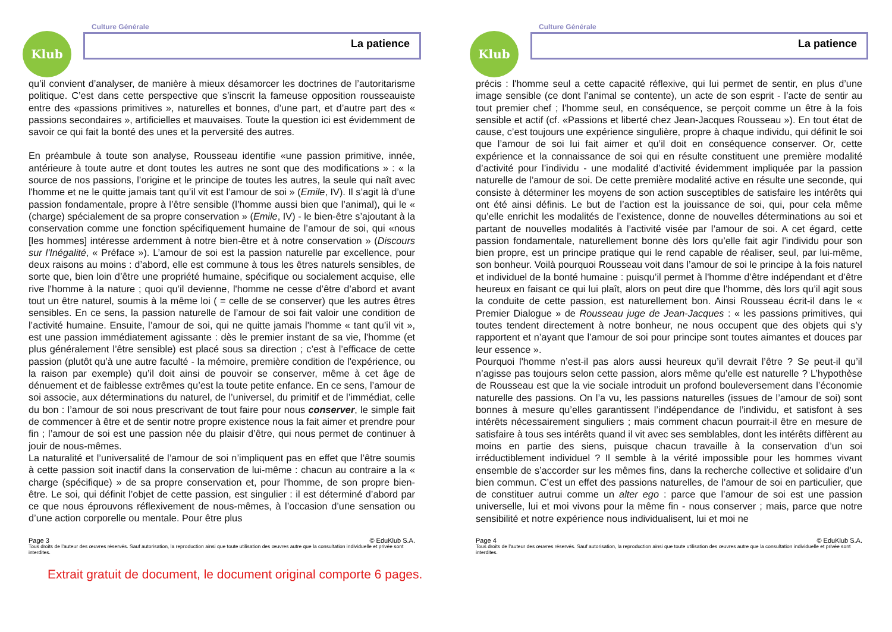Klub
Culture Générale
La patience
qu’il convient d’analyser, de manière à mieux désamorcer les doctrines de l’autoritarisme politique. C’est dans cette perspective que s’inscrit la fameuse opposition rousseauiste entre des «passions primitives », naturelles et bonnes, d’une part, et d’autre part des « passions secondaires », artificielles et mauvaises. Toute la question ici est évidemment de savoir ce qui fait la bonté des unes et la perversité des autres.
En préambule à toute son analyse, Rousseau identifie «une passion primitive, innée, antérieure à toute autre et dont toutes les autres ne sont que des modifications » : « la source de nos passions, l’origine et le principe de toutes les autres, la seule qui naît avec l'homme et ne le quitte jamais tant qu’il vit est l’amour de soi » (Emile, IV). Il s’agit là d’une passion fondamentale, propre à l’être sensible (l’homme aussi bien que l’animal), qui le « (charge) spécialement de sa propre conservation » (Emile, IV) - le bien-être s’ajoutant à la conservation comme une fonction spécifiquement humaine de l’amour de soi, qui «nous [les hommes] intéresse ardemment à notre bien-être et à notre conservation » (Discours sur l'Inégalité, « Préface »). L’amour de soi est la passion naturelle par excellence, pour deux raisons au moins : d’abord, elle est commune à tous les êtres naturels sensibles, de sorte que, bien loin d’être une propriété humaine, spécifique ou socialement acquise, elle rive l'homme à la nature ; quoi qu’il devienne, l'homme ne cesse d’être d’abord et avant tout un être naturel, soumis à la même loi ( = celle de se conserver) que les autres êtres sensibles. En ce sens, la passion naturelle de l’amour de soi fait valoir une condition de l’activité humaine. Ensuite, l’amour de soi, qui ne quitte jamais l'homme « tant qu’il vit », est une passion immédiatement agissante : dès le premier instant de sa vie, l'homme (et plus généralement l’être sensible) est placé sous sa direction ; c’est à l’efficace de cette passion (plutôt qu’à une autre faculté - la mémoire, première condition de l'expérience, ou la raison par exemple) qu’il doit ainsi de pouvoir se conserver, même à cet âge de dénuement et de faiblesse extrêmes qu’est la toute petite enfance. En ce sens, l’amour de soi associe, aux déterminations du naturel, de l’universel, du primitif et de l’immédiat, celle du bon : l’amour de soi nous prescrivant de tout faire pour nous conserver, le simple fait de commencer à être et de sentir notre propre existence nous la fait aimer et prendre pour fin ; l’amour de soi est une passion née du plaisir d’être, qui nous permet de continuer à jouir de nous-mêmes.
La naturalité et l’universalité de l’amour de soi n’impliquent pas en effet que l’être soumis à cette passion soit inactif dans la conservation de lui-même : chacun au contraire a la « charge (spécifique) » de sa propre conservation et, pour l'homme, de son propre bien-être. Le soi, qui définit l’objet de cette passion, est singulier : il est déterminé d’abord par ce que nous éprouvons réflexivement de nous-mêmes, à l’occasion d’une sensation ou d’une action corporelle ou mentale. Pour être plus
Page 3 © EduKlub S.A.
Tous droits de l’auteur des œuvres réservés. Sauf autorisation, la reproduction ainsi que toute utilisation des œuvres autre que la consultation individuelle et privée sont interdites.
Klub
Culture Générale
La patience
précis : l'homme seul a cette capacité réflexive, qui lui permet de sentir, en plus d’une image sensible (ce dont l’animal se contente), un acte de son esprit - l’acte de sentir au tout premier chef ; l'homme seul, en conséquence, se perçoit comme un être à la fois sensible et actif (cf. «Passions et liberté chez Jean-Jacques Rousseau »). En tout état de cause, c’est toujours une expérience singulière, propre à chaque individu, qui définit le soi que l’amour de soi lui fait aimer et qu’il doit en conséquence conserver. Or, cette expérience et la connaissance de soi qui en résulte constituent une première modalité d’activité pour l’individu - une modalité d’activité évidemment impliquée par la passion naturelle de l’amour de soi. De cette première modalité active en résulte une seconde, qui consiste à déterminer les moyens de son action susceptibles de satisfaire les intérêts qui ont été ainsi définis. Le but de l’action est la jouissance de soi, qui, pour cela même qu’elle enrichit les modalités de l’existence, donne de nouvelles déterminations au soi et partant de nouvelles modalités à l’activité visée par l’amour de soi. A cet égard, cette passion fondamentale, naturellement bonne dès lors qu’elle fait agir l'individu pour son bien propre, est un principe pratique qui le rend capable de réaliser, seul, par lui-même, son bonheur. Voilà pourquoi Rousseau voit dans l’amour de soi le principe à la fois naturel et individuel de la bonté humaine : puisqu’il permet à l'homme d’être indépendant et d’être heureux en faisant ce qui lui plaît, alors on peut dire que l'homme, dès lors qu’il agit sous la conduite de cette passion, est naturellement bon. Ainsi Rousseau écrit-il dans le « Premier Dialogue » de Rousseau juge de Jean-Jacques : « les passions primitives, qui toutes tendent directement à notre bonheur, ne nous occupent que des objets qui s’y rapportent et n’ayant que l’amour de soi pour principe sont toutes aimantes et douces par leur essence ».
Pourquoi l'homme n’est-il pas alors aussi heureux qu’il devrait l’être ? Se peut-il qu’il n’agisse pas toujours selon cette passion, alors même qu’elle est naturelle ? L’hypothèse de Rousseau est que la vie sociale introduit un profond bouleversement dans l’économie naturelle des passions. On l’a vu, les passions naturelles (issues de l’amour de soi) sont bonnes à mesure qu’elles garantissent l’indépendance de l’individu, et satisfont à ses intérêts nécessairement singuliers ; mais comment chacun pourrait-il être en mesure de satisfaire à tous ses intérêts quand il vit avec ses semblables, dont les intérêts diffèrent au moins en partie des siens, puisque chacun travaille à la conservation d’un soi irréductiblement individuel ? Il semble à la vérité impossible pour les hommes vivant ensemble de s’accorder sur les mêmes fins, dans la recherche collective et solidaire d’un bien commun. C’est un effet des passions naturelles, de l’amour de soi en particulier, que de constituer autrui comme un alter ego : parce que l’amour de soi est une passion universelle, lui et moi vivons pour la même fin - nous conserver ; mais, parce que notre sensibilité et notre expérience nous individualisent, lui et moi ne
Page 4 © EduKlub S.A.
Tous droits de l’auteur des œuvres réservés. Sauf autorisation, la reproduction ainsi que toute utilisation des œuvres autre que la consultation individuelle et privée sont interdites.
Extrait gratuit de document, le document original comporte 6 pages.